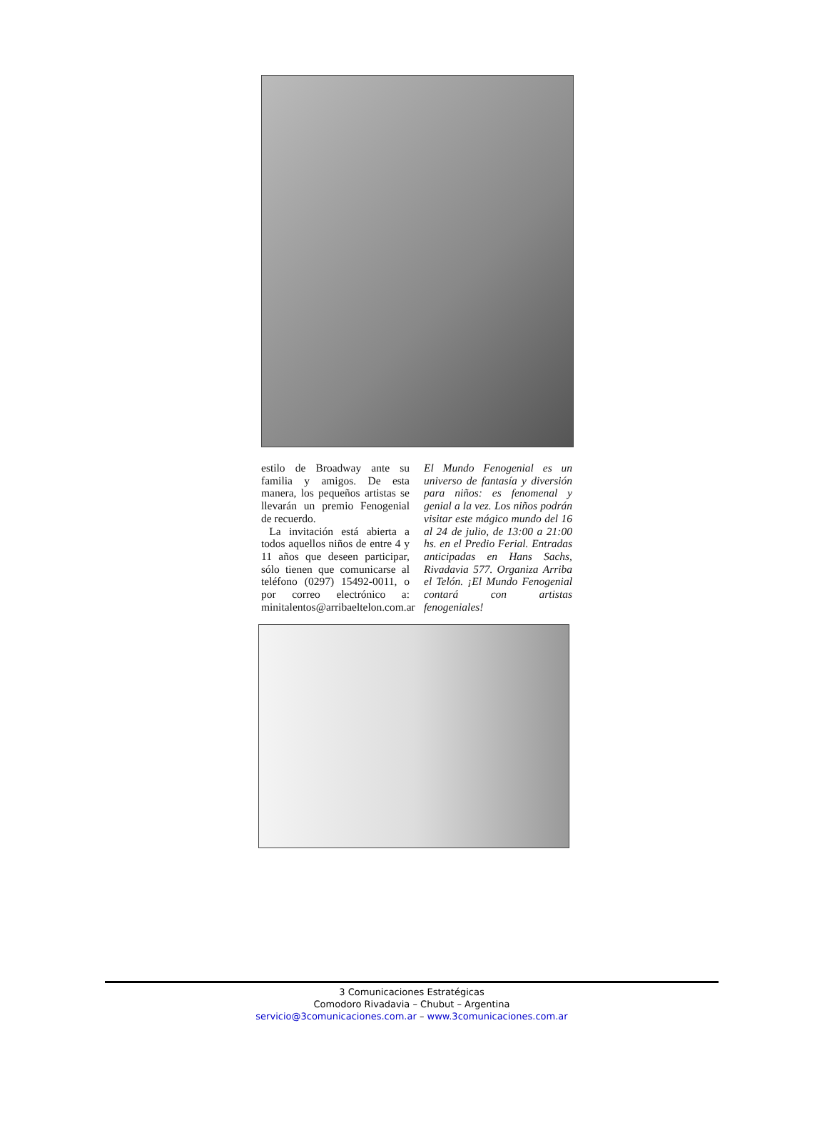estilo de Broadway ante su familia y amigos. De esta manera, los pequeños artistas se llevarán un premio Fenogenial de recuerdo.
La invitación está abierta a todos aquellos niños de entre 4 y 11 años que deseen participar, sólo tienen que comunicarse al teléfono (0297) 15492-0011, o por correo electrónico a: minitalentos@arribaeltelon.com.ar
El Mundo Fenogenial es un universo de fantasía y diversión para niños: es fenomenal y genial a la vez. Los niños podrán visitar este mágico mundo del 16 al 24 de julio, de 13:00 a 21:00 hs. en el Predio Ferial. Entradas anticipadas en Hans Sachs, Rivadavia 577. Organiza Arriba el Telón. ¡El Mundo Fenogenial contará con artistas fenogeniales!
3 Comunicaciones Estratégicas
Comodoro Rivadavia – Chubut – Argentina
servicio@3comunicaciones.com.ar – www.3comunicaciones.com.ar